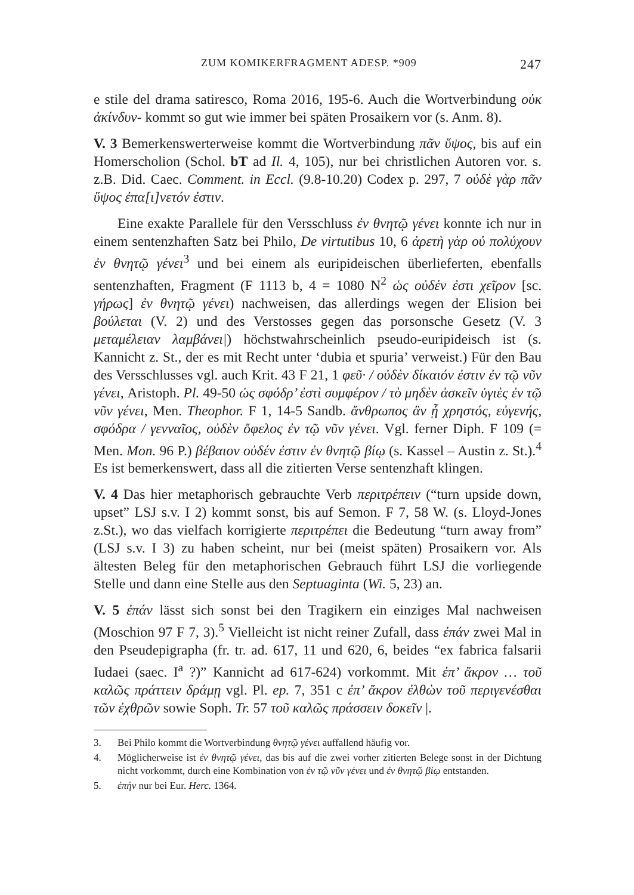ZUM KOMIKERFRAGMENT ADESP. *909 247
e stile del drama satiresco, Roma 2016, 195-6. Auch die Wortverbindung οὐκ ἀκίνδυν- kommt so gut wie immer bei späten Prosaikern vor (s. Anm. 8).
V. 3 Bemerkenswerterweise kommt die Wortverbindung πᾶν ὕψος, bis auf ein Homerscholion (Schol. bT ad Il. 4, 105), nur bei christlichen Autoren vor. s. z.B. Did. Caec. Comment. in Eccl. (9.8-10.20) Codex p. 297, 7 οὐδὲ γὰρ πᾶν ὕψος ἐπα[ι]νετόν ἐστιν.
Eine exakte Parallele für den Versschluss ἐν θνητῷ γένει konnte ich nur in einem sentenzhaften Satz bei Philo, De virtutibus 10, 6 ἀρετὴ γὰρ οὐ πολύχουν ἐν θνητῷ γένει<sup>3</sup> und bei einem als euripideischen überlieferten, ebenfalls sentenzhaften, Fragment (F 1113 b, 4 = 1080 N<sup>2</sup> ὡς οὐδέν ἐστι χεῖρον [sc. γήρως] ἐν θνητῷ γένει) nachweisen, das allerdings wegen der Elision bei βούλεται (V. 2) und des Verstosses gegen das porsonsche Gesetz (V. 3 μεταμέλειαν λαμβάνει|) höchstwahrscheinlich pseudo-euripideisch ist (s. Kannicht z. St., der es mit Recht unter ‘dubia et spuria’ verweist.) Für den Bau des Versschlusses vgl. auch Krit. 43 F 21, 1 φεῦ· / οὐδὲν δίκαιόν ἐστιν ἐν τῷ νῦν γένει, Aristoph. Pl. 49-50 ὡς σφόδρ’ ἐστὶ συμφέρον / τὸ μηδὲν ἀσκεῖν ὑγιὲς ἐν τῷ νῦν γένει, Men. Theophor. F 1, 14-5 Sandb. ἄνθρωπος ἂν ᾖ χρηστός, εὐγενής, σφόδρα / γενναῖος, οὐδὲν ὄφελος ἐν τῷ νῦν γένει. Vgl. ferner Diph. F 109 (= Men. Mon. 96 P.) βέβαιον οὐδέν ἐστιν ἐν θνητῷ βίῳ (s. Kassel – Austin z. St.).<sup>4</sup> Es ist bemerkenswert, dass all die zitierten Verse sentenzhaft klingen.
V. 4 Das hier metaphorisch gebrauchte Verb περιτρέπειν (“turn upside down, upset” LSJ s.v. I 2) kommt sonst, bis auf Semon. F 7, 58 W. (s. Lloyd-Jones z.St.), wo das vielfach korrigierte περιτρέπει die Bedeutung “turn away from” (LSJ s.v. I 3) zu haben scheint, nur bei (meist späten) Prosaikern vor. Als ältesten Beleg für den metaphorischen Gebrauch führt LSJ die vorliegende Stelle und dann eine Stelle aus den Septuaginta (Wi. 5, 23) an.
V. 5 ἐπάν lässt sich sonst bei den Tragikern ein einziges Mal nachweisen (Moschion 97 F 7, 3).<sup>5</sup> Vielleicht ist nicht reiner Zufall, dass ἐπάν zwei Mal in den Pseudepigrapha (fr. tr. ad. 617, 11 und 620, 6, beides “ex fabrica falsarii Iudaei (saec. I<sup>a</sup> ?)” Kannicht ad 617-624) vorkommt. Mit ἐπ’ ἄκρον … τοῦ καλῶς πράττειν δράμῃ vgl. Pl. ep. 7, 351 c ἐπ’ ἄκρον ἐλθὼν τοῦ περιγενέσθαι τῶν ἐχθρῶν sowie Soph. Tr. 57 τοῦ καλῶς πράσσειν δοκεῖν |.
3. Bei Philo kommt die Wortverbindung θνητῷ γένει auffallend häufig vor.
4. Möglicherweise ist ἐν θνητῷ γένει, das bis auf die zwei vorher zitierten Belege sonst in der Dichtung nicht vorkommt, durch eine Kombination von ἐν τῷ νῦν γένει und ἐν θνητῷ βίῳ entstanden.
5. ἐπήν nur bei Eur. Herc. 1364.